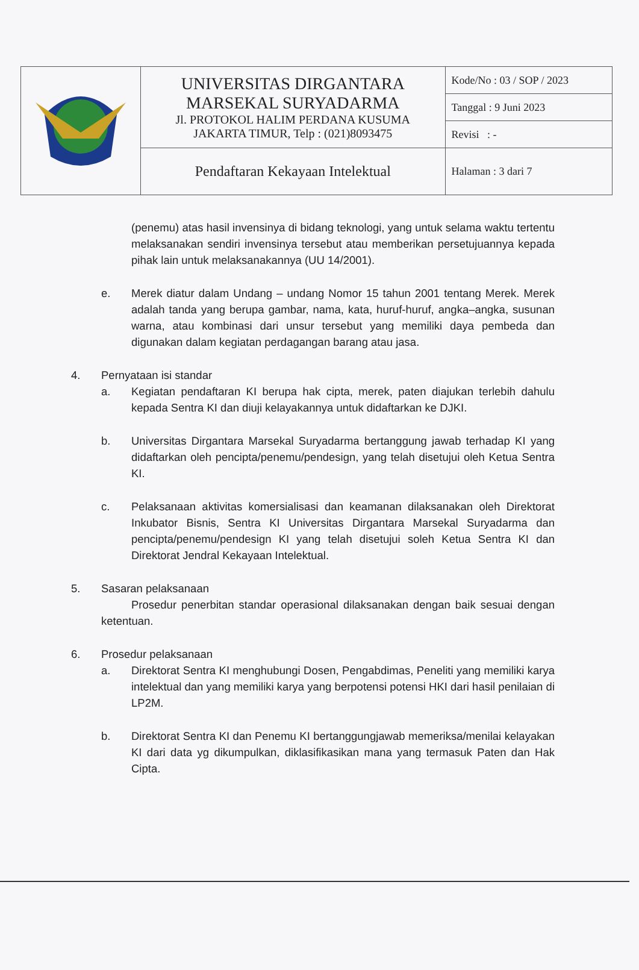| | UNIVERSITAS DIRGANTARA MARSEKAL SURYADARMA Jl. PROTOKOL HALIM PERDANA KUSUMA JAKARTA TIMUR, Telp : (021)8093475 | Kode/No : 03 / SOP / 2023 |
| | | Tanggal : 9 Juni 2023 |
| | | Revisi : - |
| | Pendaftaran Kekayaan Intelektual | Halaman : 3 dari 7 |
(penemu) atas hasil invensinya di bidang teknologi, yang untuk selama waktu tertentu melaksanakan sendiri invensinya tersebut atau memberikan persetujuannya kepada pihak lain untuk melaksanakannya (UU 14/2001).
e. Merek diatur dalam Undang – undang Nomor 15 tahun 2001 tentang Merek. Merek adalah tanda yang berupa gambar, nama, kata, huruf-huruf, angka–angka, susunan warna, atau kombinasi dari unsur tersebut yang memiliki daya pembeda dan digunakan dalam kegiatan perdagangan barang atau jasa.
4. Pernyataan isi standar
a. Kegiatan pendaftaran KI berupa hak cipta, merek, paten diajukan terlebih dahulu kepada Sentra KI dan diuji kelayakannya untuk didaftarkan ke DJKI.
b. Universitas Dirgantara Marsekal Suryadarma bertanggung jawab terhadap KI yang didaftarkan oleh pencipta/penemu/pendesign, yang telah disetujui oleh Ketua Sentra KI.
c. Pelaksanaan aktivitas komersialisasi dan keamanan dilaksanakan oleh Direktorat Inkubator Bisnis, Sentra KI Universitas Dirgantara Marsekal Suryadarma dan pencipta/penemu/pendesign KI yang telah disetujui soleh Ketua Sentra KI dan Direktorat Jendral Kekayaan Intelektual.
5. Sasaran pelaksanaan
Prosedur penerbitan standar operasional dilaksanakan dengan baik sesuai dengan ketentuan.
6. Prosedur pelaksanaan
a. Direktorat Sentra KI menghubungi Dosen, Pengabdimas, Peneliti yang memiliki karya intelektual dan yang memiliki karya yang berpotensi potensi HKI dari hasil penilaian di LP2M.
b. Direktorat Sentra KI dan Penemu KI bertanggungjawab memeriksa/menilai kelayakan KI dari data yg dikumpulkan, diklasifikasikan mana yang termasuk Paten dan Hak Cipta.